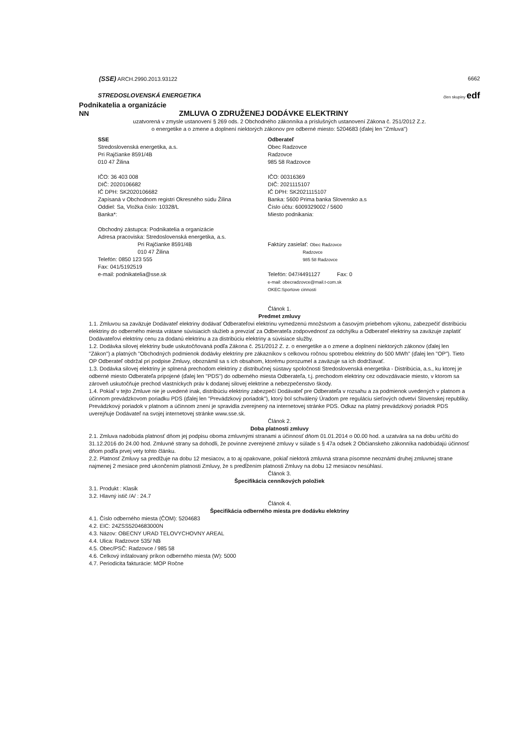(SSE) ARCH.2990.2013.93122 6662
STREDOSLOVENSKÁ ENERGETIKA
člen skupiny edf
Podnikatelia a organizácie
NN ZMLUVA O ZDRUŽENEJ DODÁVKE ELEKTRINY
uzatvorená v zmysle ustanovení § 269 ods. 2 Obchodného zákonníka a príslušných ustanovení Zákona č. 251/2012 Z.z.
o energetike a o zmene a doplnení niektorých zákonov pre odberné miesto: 5204683 (ďalej len "Zmluva")
SSE
Stredoslovenská energetika, a.s.
Pri Rajčianke 8591/4B
010 47 Žilina
IČO: 36 403 008
DIČ: 2020106682
IČ DPH: SK2020106682
Zapísaná v Obchodnom registri Okresného súdu Žilina
Oddiel: Sa, Vložka číslo: 10328/L
Banka*:
Obchodný zástupca: Podnikatelia a organizácie
Adresa pracoviska: Stredoslovenská energetika, a.s.
Pri Rajčianke 8591/4B
010 47 Žilina
Telefón: 0850 123 555
Fax: 041/5192519
e-mail: podnikatelia@sse.sk
Odberateľ
Obec Radzovce
Radzovce
985 58 Radzovce
IČO: 00316369
DIČ: 2021115107
IČ DPH: SK2021115107
Banka: 5600 Prima banka Slovensko a.s
Číslo účtu: 6009329002 / 5600
Miesto podnikania:
Faktúry zasielať: Obec Radzovce
Radzovce
985 58 Radzovce
Telefón: 047/4491127 Fax: 0
e-mail: obecradzovce@mail.t-com.sk
OKEC:Sportove cinnosti
Článok 1.
Predmet zmluvy
1.1. Zmluvou sa zaväzuje Dodávateľ elektriny dodávať Odberateľovi elektrinu vymedzenú množstvom a časovým priebehom výkonu, zabezpečiť distribúciu elektriny do odberného miesta vrátane súvisiacich služieb a prevziať za Odberateľa zodpovednosť za odchýlku a Odberateľ elektriny sa zaväzuje zaplatiť Dodávateľovi elektriny cenu za dodanú elektrinu a za distribúciu elektriny a súvisiace služby.
1.2. Dodávka silovej elektriny bude uskutočňovaná podľa Zákona č. 251/2012 Z. z. o energetike a o zmene a doplnení niektorých zákonov (ďalej len "Zákon") a platných "Obchodných podmienok dodávky elektriny pre zákazníkov s celkovou ročnou spotrebou elektriny do 500 MWh" (ďalej len "OP"). Tieto OP Odberateľ obdržal pri podpise Zmluvy, oboznámil sa s ich obsahom, ktorému porozumel a zaväzuje sa ich dodržiavať.
1.3. Dodávka silovej elektriny je splnená prechodom elektriny z distribučnej sústavy spoločnosti Stredoslovenská energetika - Distribúcia, a.s., ku ktorej je odberné miesto Odberateľa pripojené (ďalej len "PDS") do odberného miesta Odberateľa, t.j. prechodom elektriny cez odovzdávacie miesto, v ktorom sa zároveň uskutočňuje prechod vlastníckych práv k dodanej silovej elektrine a nebezpečenstvo škody.
1.4. Pokiaľ v tejto Zmluve nie je uvedené inak, distribúciu elektriny zabezpečí Dodávateľ pre Odberateľa v rozsahu a za podmienok uvedených v platnom a účinnom prevádzkovom poriadku PDS (ďalej len "Prevádzkový poriadok"), ktorý bol schválený Úradom pre reguláciu sieťových odvetví Slovenskej republiky. Prevádzkový poriadok v platnom a účinnom znení je spravidla zverejnený na internetovej stránke PDS. Odkaz na platný prevádzkový poriadok PDS uverejňuje Dodávateľ na svojej internetovej stránke www.sse.sk.
Článok 2.
Doba platnosti zmluvy
2.1. Zmluva nadobúda platnosť dňom jej podpisu oboma zmluvnými stranami a účinnosť dňom 01.01.2014 o 00.00 hod. a uzatvára sa na dobu určitú do 31.12.2016 do 24.00 hod. Zmluvné strany sa dohodli, že povinne zverejnené zmluvy v súlade s § 47a odsek 2 Občianskeho zákonníka nadobúdajú účinnosť dňom podľa prvej vety tohto článku.
2.2. Platnosť Zmluvy sa predlžuje na dobu 12 mesiacov, a to aj opakovane, pokiaľ niektorá zmluvná strana písomne neoznámi druhej zmluvnej strane najmenej 2 mesiace pred ukončením platnosti Zmluvy, že s predĺžením platnosti Zmluvy na dobu 12 mesiacov nesúhlasí.
Článok 3.
Špecifikácia cenníkových položiek
3.1. Produkt : Klasik
3.2. Hlavný istič /A/ : 24.7
Článok 4.
Špecifikácia odberného miesta pre dodávku elektriny
4.1. Číslo odberného miesta (ČOM): 5204683
4.2. EIC: 24ZSS5204683000N
4.3. Názov: OBECNY URAD TELOVYCHOVNY AREAL
4.4. Ulica: Radzovce 535/ NB
4.5. Obec/PSČ: Radzovce / 985 58
4.6. Celkový inštalovaný príkon odberného miesta (W): 5000
4.7. Periodicita fakturácie: MOP Ročne